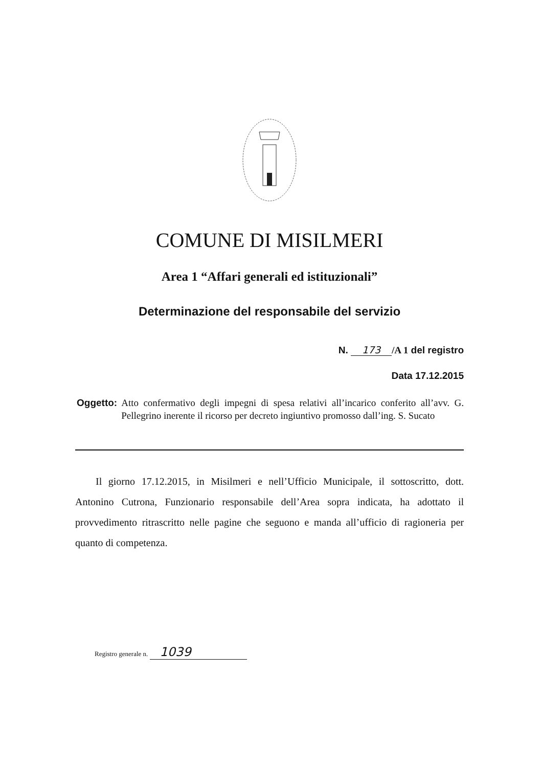COMUNE DI MISILMERI
Area 1 “Affari generali ed istituzionali”
Determinazione del responsabile del servizio
N. 173 /A 1 del registro
Data 17.12.2015
Oggetto: Atto confermativo degli impegni di spesa relativi all’incarico conferito all’avv. G. Pellegrino inerente il ricorso per decreto ingiuntivo promosso dall’ing. S. Sucato
Il giorno 17.12.2015, in Misilmeri e nell’Ufficio Municipale, il sottoscritto, dott. Antonino Cutrona, Funzionario responsabile dell’Area sopra indicata, ha adottato il provvedimento ritrascritto nelle pagine che seguono e manda all’ufficio di ragioneria per quanto di competenza.
Registro generale n. 1039